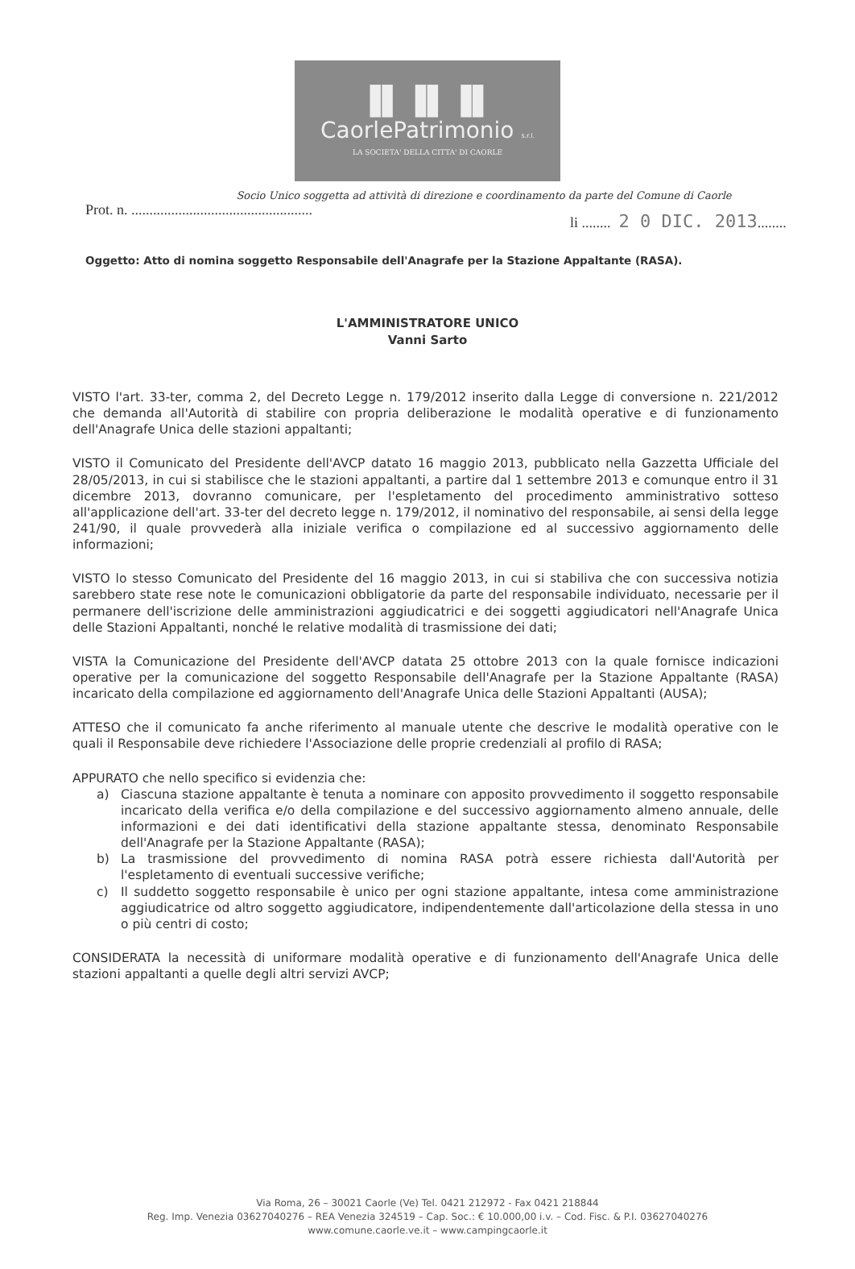▐▌▐▌▐▌
CaorlePatrimonio s.r.l.
LA SOCIETA' DELLA CITTA' DI CAORLE
Socio Unico soggetta ad attività di direzione e coordinamento da parte del Comune di Caorle
Prot. n. ..................................................
li ........ 2 0 DIC. 2013........
Oggetto: Atto di nomina soggetto Responsabile dell'Anagrafe per la Stazione Appaltante (RASA).
L'AMMINISTRATORE UNICO
Vanni Sarto
VISTO l'art. 33-ter, comma 2, del Decreto Legge n. 179/2012 inserito dalla Legge di conversione n. 221/2012 che demanda all'Autorità di stabilire con propria deliberazione le modalità operative e di funzionamento dell'Anagrafe Unica delle stazioni appaltanti;
VISTO il Comunicato del Presidente dell'AVCP datato 16 maggio 2013, pubblicato nella Gazzetta Ufficiale del 28/05/2013, in cui si stabilisce che le stazioni appaltanti, a partire dal 1 settembre 2013 e comunque entro il 31 dicembre 2013, dovranno comunicare, per l'espletamento del procedimento amministrativo sotteso all'applicazione dell'art. 33-ter del decreto legge n. 179/2012, il nominativo del responsabile, ai sensi della legge 241/90, il quale provvederà alla iniziale verifica o compilazione ed al successivo aggiornamento delle informazioni;
VISTO lo stesso Comunicato del Presidente del 16 maggio 2013, in cui si stabiliva che con successiva notizia sarebbero state rese note le comunicazioni obbligatorie da parte del responsabile individuato, necessarie per il permanere dell'iscrizione delle amministrazioni aggiudicatrici e dei soggetti aggiudicatori nell'Anagrafe Unica delle Stazioni Appaltanti, nonché le relative modalità di trasmissione dei dati;
VISTA la Comunicazione del Presidente dell'AVCP datata 25 ottobre 2013 con la quale fornisce indicazioni operative per la comunicazione del soggetto Responsabile dell'Anagrafe per la Stazione Appaltante (RASA) incaricato della compilazione ed aggiornamento dell'Anagrafe Unica delle Stazioni Appaltanti (AUSA);
ATTESO che il comunicato fa anche riferimento al manuale utente che descrive le modalità operative con le quali il Responsabile deve richiedere l'Associazione delle proprie credenziali al profilo di RASA;
APPURATO che nello specifico si evidenzia che:
a) Ciascuna stazione appaltante è tenuta a nominare con apposito provvedimento il soggetto responsabile incaricato della verifica e/o della compilazione e del successivo aggiornamento almeno annuale, delle informazioni e dei dati identificativi della stazione appaltante stessa, denominato Responsabile dell'Anagrafe per la Stazione Appaltante (RASA);
b) La trasmissione del provvedimento di nomina RASA potrà essere richiesta dall'Autorità per l'espletamento di eventuali successive verifiche;
c) Il suddetto soggetto responsabile è unico per ogni stazione appaltante, intesa come amministrazione aggiudicatrice od altro soggetto aggiudicatore, indipendentemente dall'articolazione della stessa in uno o più centri di costo;
CONSIDERATA la necessità di uniformare modalità operative e di funzionamento dell'Anagrafe Unica delle stazioni appaltanti a quelle degli altri servizi AVCP;
Via Roma, 26 – 30021 Caorle (Ve) Tel. 0421 212972 - Fax 0421 218844
Reg. Imp. Venezia 03627040276 – REA Venezia 324519 – Cap. Soc.: € 10.000,00 i.v. – Cod. Fisc. & P.I. 03627040276
www.comune.caorle.ve.it – www.campingcaorle.it